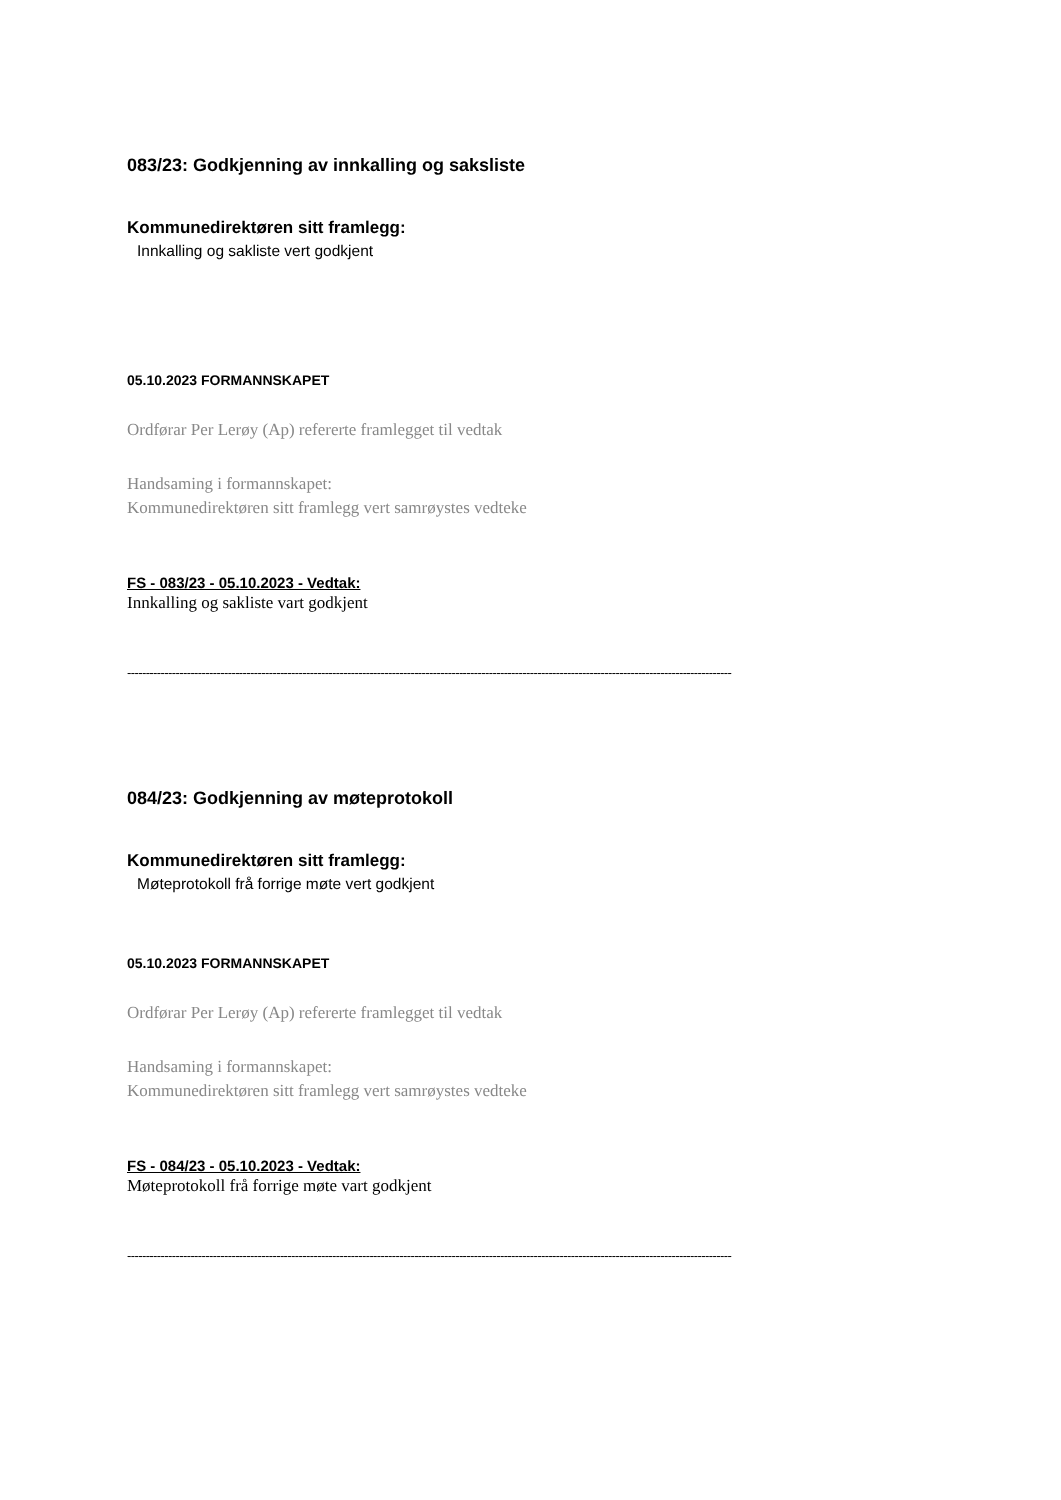083/23: Godkjenning av innkalling og saksliste
Kommunedirektøren sitt framlegg:
Innkalling og sakliste vert godkjent
05.10.2023 FORMANNSKAPET
Ordførar Per Lerøy (Ap) refererte framlegget til vedtak
Handsaming i formannskapet:
Kommunedirektøren sitt framlegg vert samrøystes vedteke
FS - 083/23 - 05.10.2023 - Vedtak:
Innkalling og sakliste vart godkjent
------------------------------------------------------------------------------------------------------------------------------------------------------------------
084/23: Godkjenning av møteprotokoll
Kommunedirektøren sitt framlegg:
Møteprotokoll frå forrige møte vert godkjent
05.10.2023 FORMANNSKAPET
Ordførar Per Lerøy (Ap) refererte framlegget til vedtak
Handsaming i formannskapet:
Kommunedirektøren sitt framlegg vert samrøystes vedteke
FS - 084/23 - 05.10.2023 - Vedtak:
Møteprotokoll frå forrige møte vart godkjent
------------------------------------------------------------------------------------------------------------------------------------------------------------------